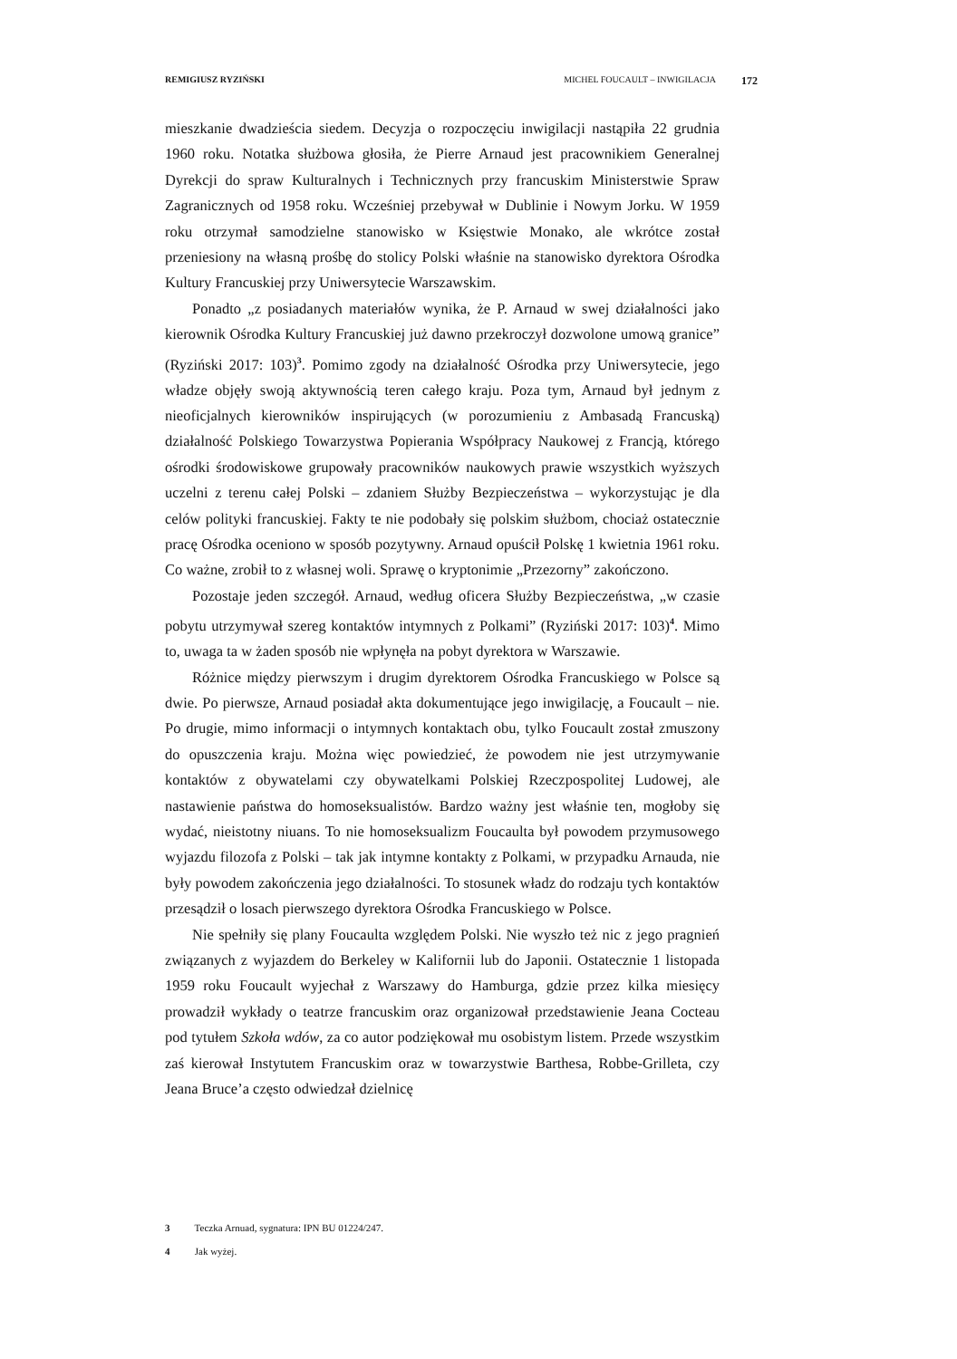REMIGIUSZ RYZIŃSKI MICHEL FOUCAULT – INWIGILACJA 172
mieszkanie dwadzieścia siedem. Decyzja o rozpoczęciu inwigilacji nastąpiła 22 grudnia 1960 roku. Notatka służbowa głosiła, że Pierre Arnaud jest pracownikiem Generalnej Dyrekcji do spraw Kulturalnych i Technicznych przy francuskim Ministerstwie Spraw Zagranicznych od 1958 roku. Wcześniej przebywał w Dublinie i Nowym Jorku. W 1959 roku otrzymał samodzielne stanowisko w Księstwie Monako, ale wkrótce został przeniesiony na własną prośbę do stolicy Polski właśnie na stanowisko dyrektora Ośrodka Kultury Francuskiej przy Uniwersytecie Warszawskim.
Ponadto „z posiadanych materiałów wynika, że P. Arnaud w swej działalności jako kierownik Ośrodka Kultury Francuskiej już dawno przekroczył dozwolone umową granice” (Ryziński 2017: 103)<sup>3</sup>. Pomimo zgody na działalność Ośrodka przy Uniwersytecie, jego władze objęły swoją aktywnością teren całego kraju. Poza tym, Arnaud był jednym z nieoficjalnych kierowników inspirujących (w porozumieniu z Ambasadą Francuską) działalność Polskiego Towarzystwa Popierania Współpracy Naukowej z Francją, którego ośrodki środowiskowe grupowały pracowników naukowych prawie wszystkich wyższych uczelni z terenu całej Polski – zdaniem Służby Bezpieczeństwa – wykorzystując je dla celów polityki francuskiej. Fakty te nie podobały się polskim służbom, chociaż ostatecznie pracę Ośrodka oceniono w sposób pozytywny. Arnaud opuścił Polskę 1 kwietnia 1961 roku. Co ważne, zrobił to z własnej woli. Sprawę o kryptonimie „Przezorny” zakończono.
Pozostaje jeden szczegół. Arnaud, według oficera Służby Bezpieczeństwa, „w czasie pobytu utrzymywał szereg kontaktów intymnych z Polkami” (Ryziński 2017: 103)<sup>4</sup>. Mimo to, uwaga ta w żaden sposób nie wpłynęła na pobyt dyrektora w Warszawie.
Różnice między pierwszym i drugim dyrektorem Ośrodka Francuskiego w Polsce są dwie. Po pierwsze, Arnaud posiadał akta dokumentujące jego inwigilację, a Foucault – nie. Po drugie, mimo informacji o intymnych kontaktach obu, tylko Foucault został zmuszony do opuszczenia kraju. Można więc powiedzieć, że powodem nie jest utrzymywanie kontaktów z obywatelami czy obywatelkami Polskiej Rzeczpospolitej Ludowej, ale nastawienie państwa do homoseksualistów. Bardzo ważny jest właśnie ten, mogłoby się wydać, nieistotny niuans. To nie homoseksualizm Foucaulta był powodem przymusowego wyjazdu filozofa z Polski – tak jak intymne kontakty z Polkami, w przypadku Arnauda, nie były powodem zakończenia jego działalności. To stosunek władz do rodzaju tych kontaktów przesądził o losach pierwszego dyrektora Ośrodka Francuskiego w Polsce.
Nie spełniły się plany Foucaulta względem Polski. Nie wyszło też nic z jego pragnień związanych z wyjazdem do Berkeley w Kalifornii lub do Japonii. Ostatecznie 1 listopada 1959 roku Foucault wyjechał z Warszawy do Hamburga, gdzie przez kilka miesięcy prowadził wykłady o teatrze francuskim oraz organizował przedstawienie Jeana Cocteau pod tytułem Szkoła wdów, za co autor podziękował mu osobistym listem. Przede wszystkim zaś kierował Instytutem Francuskim oraz w towarzystwie Barthesa, Robbe-Grilleta, czy Jeana Bruce’a często odwiedzał dzielnicę
3 Teczka Arnuad, sygnatura: IPN BU 01224/247.
4 Jak wyżej.